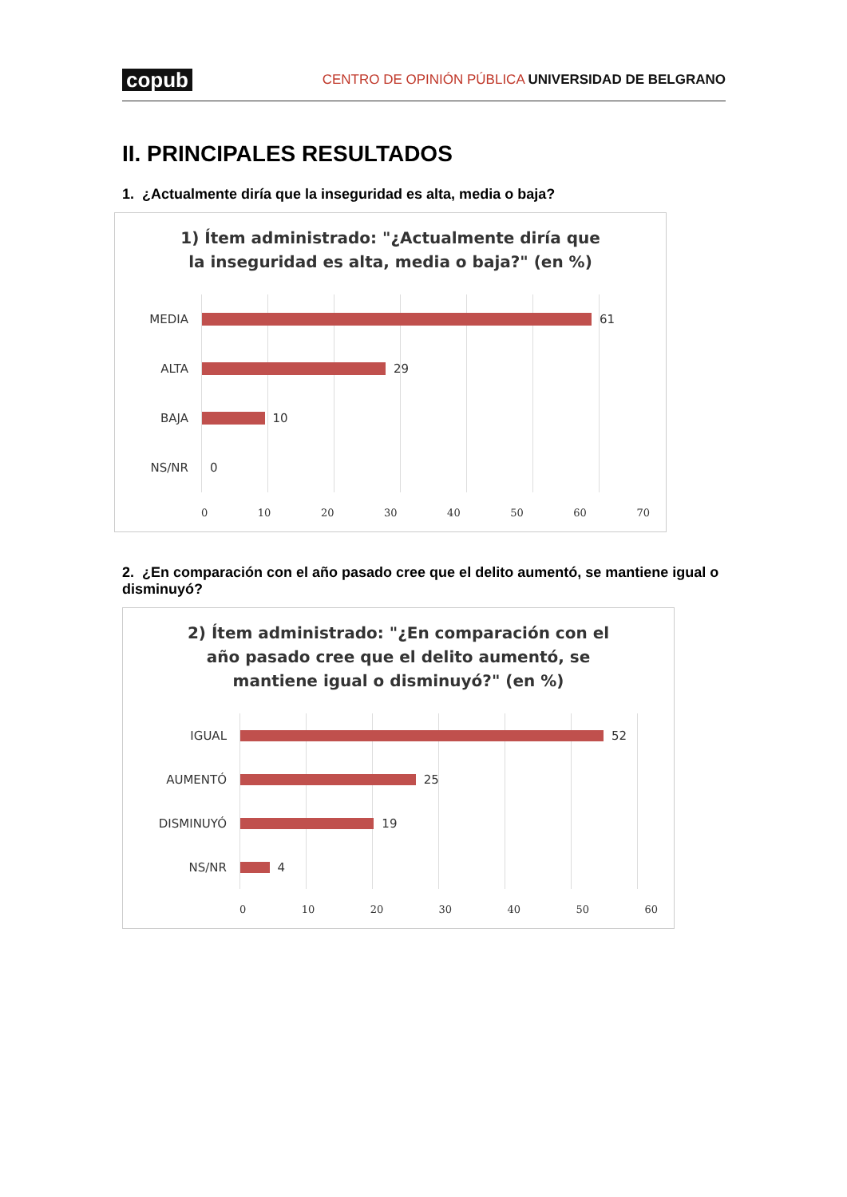copub CENTRO DE OPINIÓN PÚBLICA UNIVERSIDAD DE BELGRANO
II. PRINCIPALES RESULTADOS
1. ¿Actualmente diría que la inseguridad es alta, media o baja?
1) Ítem administrado: "¿Actualmente diría que la inseguridad es alta, media o baja?" (en %)
MEDIA
61
ALTA
29
BAJA
10
NS/NR
0
0 10 20 30 40 50 60 70
2. ¿En comparación con el año pasado cree que el delito aumentó, se mantiene igual o disminuyó?
2) Ítem administrado: "¿En comparación con el año pasado cree que el delito aumentó, se mantiene igual o disminuyó?" (en %)
IGUAL
52
AUMENTÓ
25
DISMINUYÓ
19
NS/NR
4
0 10 20 30 40 50 60